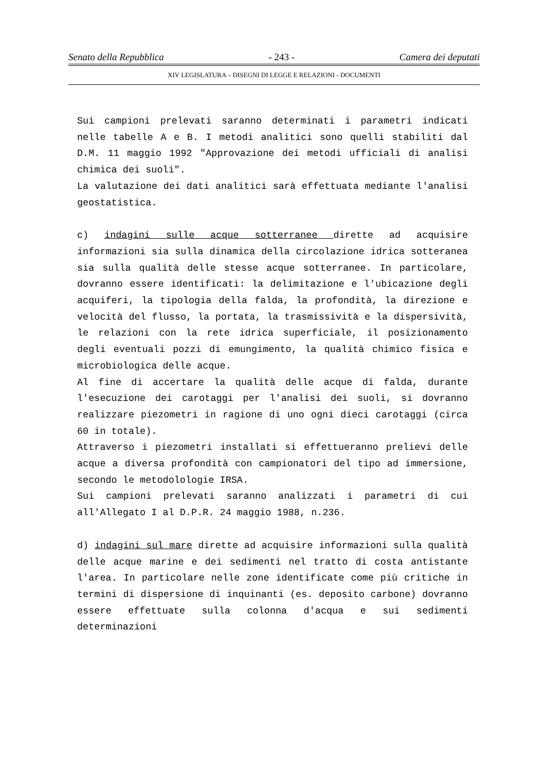Senato della Repubblica - 243 - Camera dei deputati
XIV LEGISLATURA – DISEGNI DI LEGGE E RELAZIONI - DOCUMENTI
Sui campioni prelevati saranno determinati i parametri indicati nelle tabelle A e B. I metodi analitici sono quelli stabiliti dal D.M. 11 maggio 1992 "Approvazione dei metodi ufficiali di analisi chimica dei suoli".
La valutazione dei dati analitici sarà effettuata mediante l'analisi geostatistica.
c) indagini sulle acque sotterranee dirette ad acquisire informazioni sia sulla dinamica della circolazione idrica sotteranea sia sulla qualità delle stesse acque sotterranee. In particolare, dovranno essere identificati: la delimitazione e l'ubicazione degli acquiferi, la tipologia della falda, la profondità, la direzione e velocità del flusso, la portata, la trasmissività e la dispersività, le relazioni con la rete idrica superficiale, il posizionamento degli eventuali pozzi di emungimento, la qualità chimico fisica e microbiologica delle acque.
Al fine di accertare la qualità delle acque di falda, durante l'esecuzione dei carotaggi per l'analisi dei suoli, si dovranno realizzare piezometri in ragione di uno ogni dieci carotaggi (circa 60 in totale).
Attraverso i piezometri installati si effettueranno prelievi delle acque a diversa profondità con campionatori del tipo ad immersione, secondo le metodolologie IRSA.
Sui campioni prelevati saranno analizzati i parametri di cui all'Allegato I al D.P.R. 24 maggio 1988, n.236.
d) indagini sul mare dirette ad acquisire informazioni sulla qualità delle acque marine e dei sedimenti nel tratto di costa antistante l'area. In particolare nelle zone identificate come più critiche in termini di dispersione di inquinanti (es. deposito carbone) dovranno essere effettuate sulla colonna d'acqua e sui sedimenti determinazioni